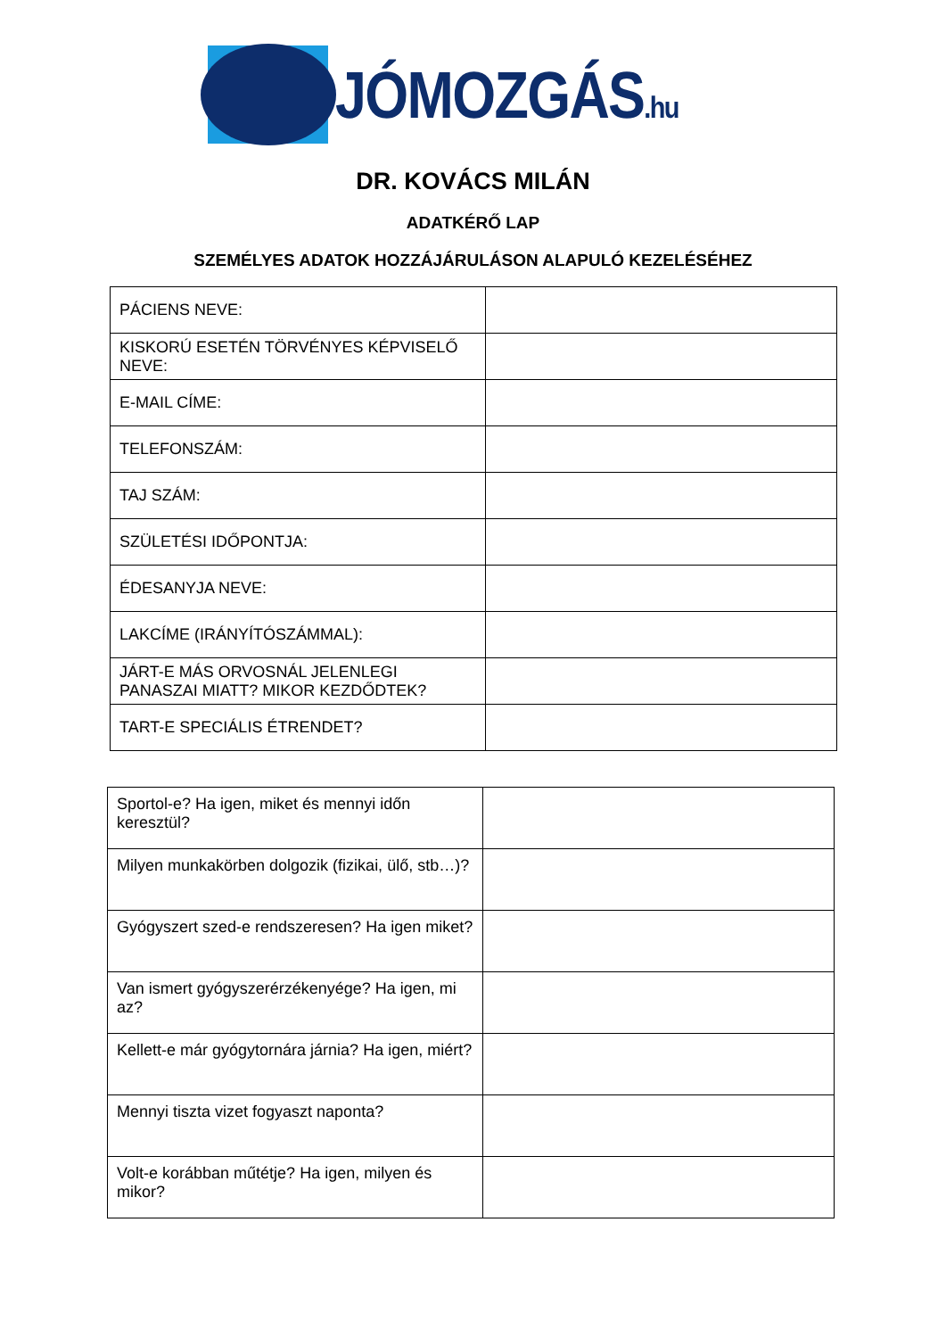JÓMOZGÁS.hu
DR. KOVÁCS MILÁN
ADATKÉRŐ LAP
SZEMÉLYES ADATOK HOZZÁJÁRULÁSON ALAPULÓ KEZELÉSÉHEZ
| PÁCIENS NEVE: | |
| KISKORÚ ESETÉN TÖRVÉNYES KÉPVISELŐ NEVE: | |
| E-MAIL CÍME: | |
| TELEFONSZÁM: | |
| TAJ SZÁM: | |
| SZÜLETÉSI IDŐPONTJA: | |
| ÉDESANYJA NEVE: | |
| LAKCÍME (IRÁNYÍTÓSZÁMMAL): | |
| JÁRT-E MÁS ORVOSNÁL JELENLEGI PANASZAI MIATT? MIKOR KEZDŐDTEK? | |
| TART-E SPECIÁLIS ÉTRENDET? | |
| Sportol-e? Ha igen, miket és mennyi időn keresztül? | |
| Milyen munkakörben dolgozik (fizikai, ülő, stb…)? | |
| Gyógyszert szed-e rendszeresen? Ha igen miket? | |
| Van ismert gyógyszerérzékenyége? Ha igen, mi az? | |
| Kellett-e már gyógytornára járnia? Ha igen, miért? | |
| Mennyi tiszta vizet fogyaszt naponta? | |
| Volt-e korábban műtétje? Ha igen, milyen és mikor? | |